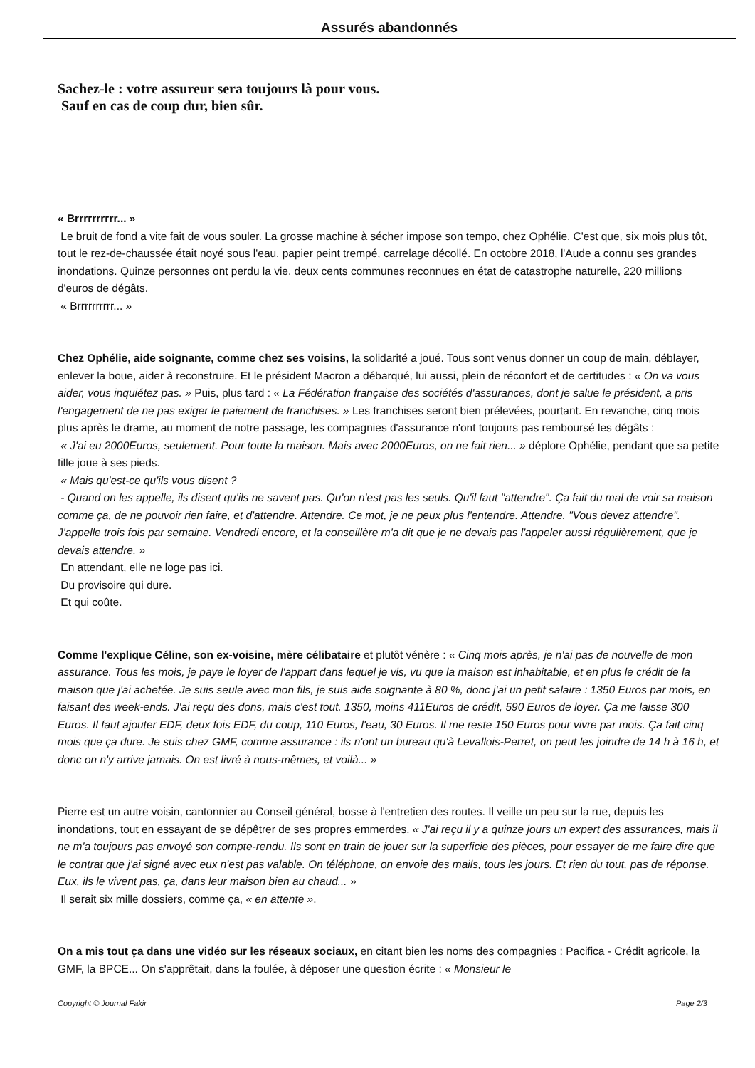Assurés abandonnés
Sachez-le : votre assureur sera toujours là pour vous.
Sauf en cas de coup dur, bien sûr.
« Brrrrrrrrrr... »
Le bruit de fond a vite fait de vous souler. La grosse machine à sécher impose son tempo, chez Ophélie. C'est que, six mois plus tôt, tout le rez-de-chaussée était noyé sous l'eau, papier peint trempé, carrelage décollé. En octobre 2018, l'Aude a connu ses grandes inondations. Quinze personnes ont perdu la vie, deux cents communes reconnues en état de catastrophe naturelle, 220 millions d'euros de dégâts.
« Brrrrrrrrrr... »
Chez Ophélie, aide soignante, comme chez ses voisins, la solidarité a joué. Tous sont venus donner un coup de main, déblayer, enlever la boue, aider à reconstruire. Et le président Macron a débarqué, lui aussi, plein de réconfort et de certitudes : « On va vous aider, vous inquiétez pas. » Puis, plus tard : « La Fédération française des sociétés d'assurances, dont je salue le président, a pris l'engagement de ne pas exiger le paiement de franchises. » Les franchises seront bien prélevées, pourtant. En revanche, cinq mois plus après le drame, au moment de notre passage, les compagnies d'assurance n'ont toujours pas remboursé les dégâts :
« J'ai eu 2000Euros, seulement. Pour toute la maison. Mais avec 2000Euros, on ne fait rien... » déplore Ophélie, pendant que sa petite fille joue à ses pieds.
« Mais qu'est-ce qu'ils vous disent ?
- Quand on les appelle, ils disent qu'ils ne savent pas. Qu'on n'est pas les seuls. Qu'il faut "attendre". Ça fait du mal de voir sa maison comme ça, de ne pouvoir rien faire, et d'attendre. Attendre. Ce mot, je ne peux plus l'entendre. Attendre. "Vous devez attendre". J'appelle trois fois par semaine. Vendredi encore, et la conseillère m'a dit que je ne devais pas l'appeler aussi régulièrement, que je devais attendre. »
En attendant, elle ne loge pas ici.
Du provisoire qui dure.
Et qui coûte.
Comme l'explique Céline, son ex-voisine, mère célibataire et plutôt vénère : « Cinq mois après, je n'ai pas de nouvelle de mon assurance. Tous les mois, je paye le loyer de l'appart dans lequel je vis, vu que la maison est inhabitable, et en plus le crédit de la maison que j'ai achetée. Je suis seule avec mon fils, je suis aide soignante à 80 %, donc j'ai un petit salaire : 1350 Euros par mois, en faisant des week-ends. J'ai reçu des dons, mais c'est tout. 1350, moins 411Euros de crédit, 590 Euros de loyer. Ça me laisse 300 Euros. Il faut ajouter EDF, deux fois EDF, du coup, 110 Euros, l'eau, 30 Euros. Il me reste 150 Euros pour vivre par mois. Ça fait cinq mois que ça dure. Je suis chez GMF, comme assurance : ils n'ont un bureau qu'à Levallois-Perret, on peut les joindre de 14 h à 16 h, et donc on n'y arrive jamais. On est livré à nous-mêmes, et voilà... »
Pierre est un autre voisin, cantonnier au Conseil général, bosse à l'entretien des routes. Il veille un peu sur la rue, depuis les inondations, tout en essayant de se dépêtrer de ses propres emmerdes. « J'ai reçu il y a quinze jours un expert des assurances, mais il ne m'a toujours pas envoyé son compte-rendu. Ils sont en train de jouer sur la superficie des pièces, pour essayer de me faire dire que le contrat que j'ai signé avec eux n'est pas valable. On téléphone, on envoie des mails, tous les jours. Et rien du tout, pas de réponse. Eux, ils le vivent pas, ça, dans leur maison bien au chaud... »
Il serait six mille dossiers, comme ça, « en attente ».
On a mis tout ça dans une vidéo sur les réseaux sociaux, en citant bien les noms des compagnies : Pacifica - Crédit agricole, la GMF, la BPCE... On s'apprêtait, dans la foulée, à déposer une question écrite : « Monsieur le
Copyright © Journal Fakir Page 2/3